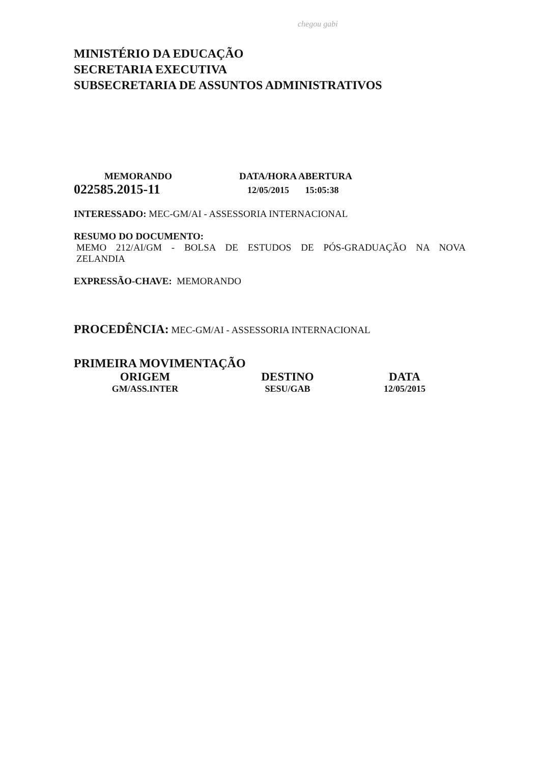chegou gabi
MINISTÉRIO DA EDUCAÇÃO
SECRETARIA EXECUTIVA
SUBSECRETARIA DE ASSUNTOS ADMINISTRATIVOS
MEMORANDO
022585.2015-11
DATA/HORA ABERTURA
12/05/2015 15:05:38
INTERESSADO: MEC-GM/AI - ASSESSORIA INTERNACIONAL
RESUMO DO DOCUMENTO:
MEMO 212/AI/GM - BOLSA DE ESTUDOS DE PÓS-GRADUAÇÃO NA NOVA ZELANDIA
EXPRESSÃO-CHAVE: MEMORANDO
PROCEDÊNCIA: MEC-GM/AI - ASSESSORIA INTERNACIONAL
PRIMEIRA MOVIMENTAÇÃO
ORIGEM
GM/ASS.INTER
DESTINO
SESU/GAB
DATA
12/05/2015